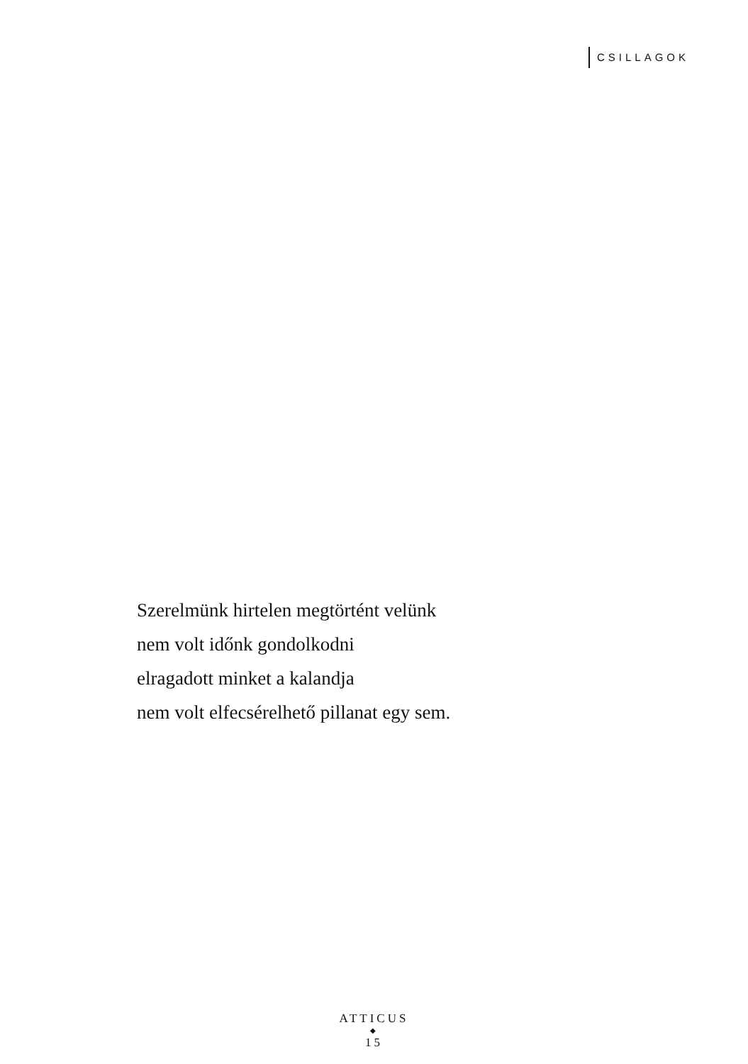CSILLAGOK
Szerelmünk hirtelen megtörtént velünk
nem volt időnk gondolkodni
elragadott minket a kalandja
nem volt elfecsérelhető pillanat egy sem.
ATTICUS
◆
15